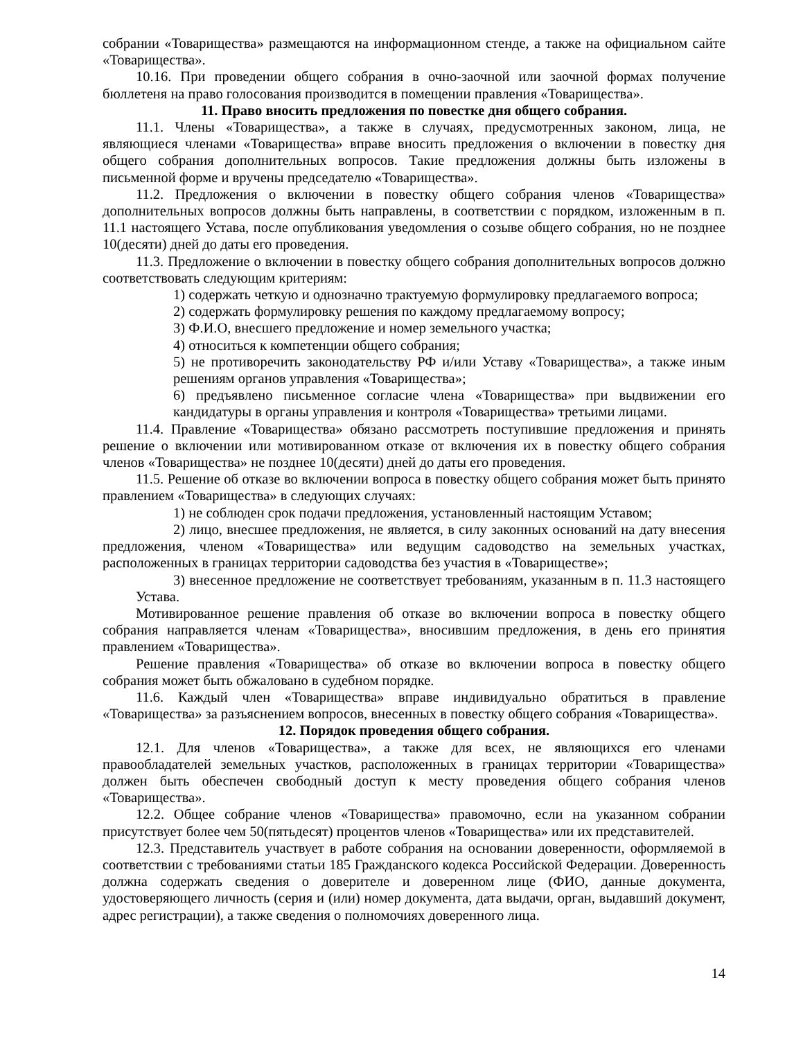собрании «Товарищества» размещаются на информационном стенде, а также на официальном сайте «Товарищества».
10.16. При проведении общего собрания в очно-заочной или заочной формах получение бюллетеня на право голосования производится в помещении правления «Товарищества».
11. Право вносить предложения по повестке дня общего собрания.
11.1. Члены «Товарищества», а также в случаях, предусмотренных законом, лица, не являющиеся членами «Товарищества» вправе вносить предложения о включении в повестку дня общего собрания дополнительных вопросов. Такие предложения должны быть изложены в письменной форме и вручены председателю «Товарищества».
11.2. Предложения о включении в повестку общего собрания членов «Товарищества» дополнительных вопросов должны быть направлены, в соответствии с порядком, изложенным в п. 11.1 настоящего Устава, после опубликования уведомления о созыве общего собрания, но не позднее 10(десяти) дней до даты его проведения.
11.3. Предложение о включении в повестку общего собрания дополнительных вопросов должно соответствовать следующим критериям:
1) содержать четкую и однозначно трактуемую формулировку предлагаемого вопроса;
2) содержать формулировку решения по каждому предлагаемому вопросу;
3) Ф.И.О, внесшего предложение и номер земельного участка;
4) относиться к компетенции общего собрания;
5) не противоречить законодательству РФ и/или Уставу «Товарищества», а также иным решениям органов управления «Товарищества»;
6) предъявлено письменное согласие члена «Товарищества» при выдвижении его кандидатуры в органы управления и контроля «Товарищества» третьими лицами.
11.4. Правление «Товарищества» обязано рассмотреть поступившие предложения и принять решение о включении или мотивированном отказе от включения их в повестку общего собрания членов «Товарищества» не позднее 10(десяти) дней до даты его проведения.
11.5. Решение об отказе во включении вопроса в повестку общего собрания может быть принято правлением «Товарищества» в следующих случаях:
1) не соблюден срок подачи предложения, установленный настоящим Уставом;
2) лицо, внесшее предложения, не является, в силу законных оснований на дату внесения предложения, членом «Товарищества» или ведущим садоводство на земельных участках, расположенных в границах территории садоводства без участия в «Товариществе»;
3) внесенное предложение не соответствует требованиям, указанным в п. 11.3 настоящего Устава.
Мотивированное решение правления об отказе во включении вопроса в повестку общего собрания направляется членам «Товарищества», вносившим предложения, в день его принятия правлением «Товарищества».
Решение правления «Товарищества» об отказе во включении вопроса в повестку общего собрания может быть обжаловано в судебном порядке.
11.6. Каждый член «Товарищества» вправе индивидуально обратиться в правление «Товарищества» за разъяснением вопросов, внесенных в повестку общего собрания «Товарищества».
12. Порядок проведения общего собрания.
12.1. Для членов «Товарищества», а также для всех, не являющихся его членами правообладателей земельных участков, расположенных в границах территории «Товарищества» должен быть обеспечен свободный доступ к месту проведения общего собрания членов «Товарищества».
12.2. Общее собрание членов «Товарищества» правомочно, если на указанном собрании присутствует более чем 50(пятьдесят) процентов членов «Товарищества» или их представителей.
12.3. Представитель участвует в работе собрания на основании доверенности, оформляемой в соответствии с требованиями статьи 185 Гражданского кодекса Российской Федерации. Доверенность должна содержать сведения о доверителе и доверенном лице (ФИО, данные документа, удостоверяющего личность (серия и (или) номер документа, дата выдачи, орган, выдавший документ, адрес регистрации), а также сведения о полномочиях доверенного лица.
14